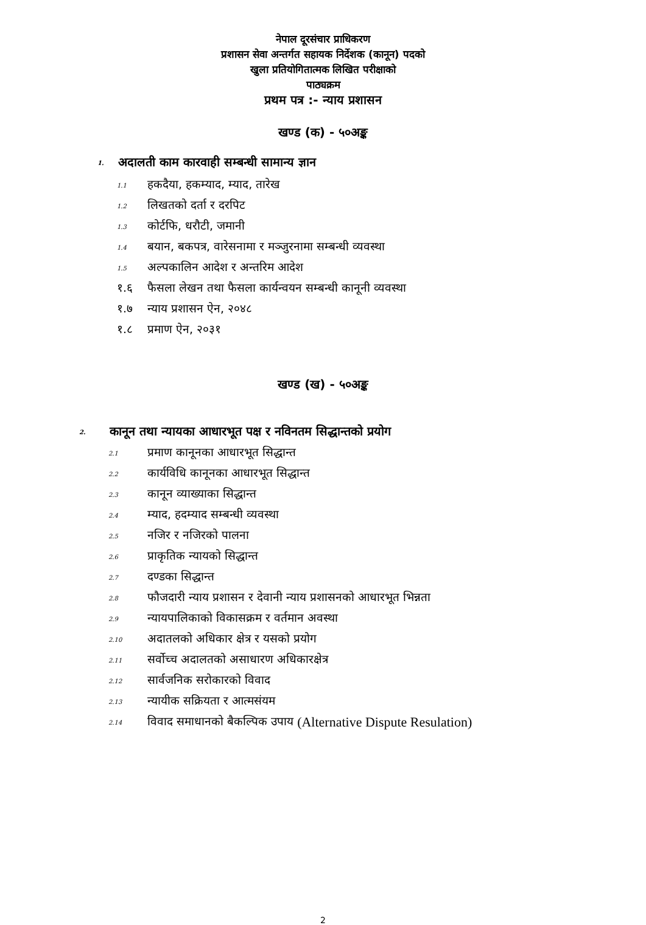नेपाल दूरसंचार प्राधिकरण
प्रशासन सेवा अन्तर्गत सहायक निर्देशक (कानून) पदको
खुला प्रतियोगितात्मक लिखित परीक्षाको
पाठ्यक्रम
प्रथम पत्र :- न्याय प्रशासन
खण्ड (क) - ५०अङ्क
1. अदालती काम कारवाही सम्बन्धी सामान्य ज्ञान
1.1 हकदैया, हकम्याद, म्याद, तारेख
1.2 लिखतको दर्ता र दरपिट
1.3 कोर्टफि, धरौटी, जमानी
1.4 बयान, बकपत्र, वारेसनामा र मञ्जुरनामा सम्बन्धी व्यवस्था
1.5 अल्पकालिन आदेश र अन्तरिम आदेश
१.६ फैसला लेखन तथा फैसला कार्यन्वयन सम्बन्धी कानूनी व्यवस्था
१.७ न्याय प्रशासन ऐन, २०४८
१.८ प्रमाण ऐन, २०३१
खण्ड (ख) - ५०अङ्क
2. कानून तथा न्यायका आधारभूत पक्ष र नविनतम सिद्धान्तको प्रयोग
2.1 प्रमाण कानूनका आधारभूत सिद्धान्त
2.2 कार्यविधि कानूनका आधारभूत सिद्धान्त
2.3 कानून व्याख्याका सिद्धान्त
2.4 म्याद, हदम्याद सम्बन्धी व्यवस्था
2.5 नजिर र नजिरको पालना
2.6 प्राकृतिक न्यायको सिद्धान्त
2.7 दण्डका सिद्धान्त
2.8 फौजदारी न्याय प्रशासन र देवानी न्याय प्रशासनको आधारभूत भिन्नता
2.9 न्यायपालिकाको विकासक्रम र वर्तमान अवस्था
2.10 अदातलको अधिकार क्षेत्र र यसको प्रयोग
2.11 सर्वोच्च अदालतको असाधारण अधिकारक्षेत्र
2.12 सार्वजनिक सरोकारको विवाद
2.13 न्यायीक सक्रियता र आत्मसंयम
2.14 विवाद समाधानको बैकल्पिक उपाय (Alternative Dispute Resulation)
2